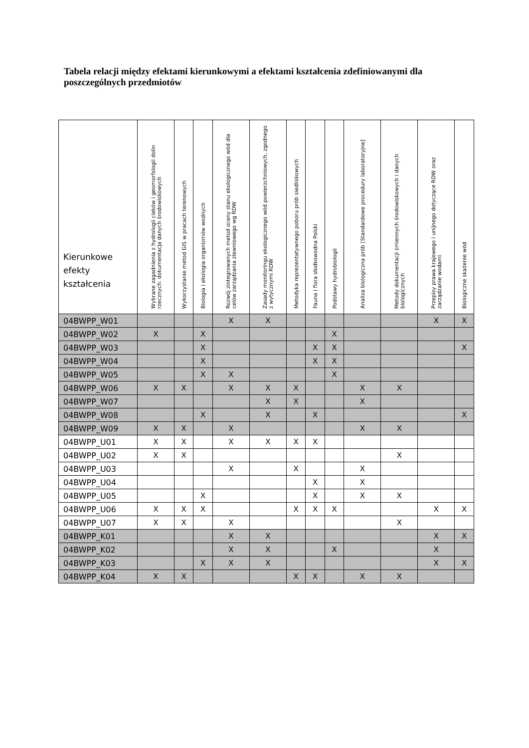Tabela relacji między efektami kierunkowymi a efektami kształcenia zdefiniowanymi dla poszczególnych przedmiotów
| Kierunkowe efekty kształcenia | Wybrane zagadnienia z hydrologii cieków i geomorfologii dolin rzecznych: dokumentacja danych środowiskowych | Wykorzystanie metod GIS w pracach terenowych | Biologia i ekologia organizmów wodnych | Rozwój zintegrowanych metod oceny stanu ekologicznego wód dla celów zarządzania zlewniowego wg RDW | Zasady monitoringu ekologicznego wód powierzchniowych, zgodnego z wytycznymi RDW | Metodyka reprezentatywnego poboru prób siedliskowych | Fauna i flora słodkowodna Polski | Podstawy hydrobiologii | Analiza biologiczna prób [Standardowe procedury laboratoryjne] | Metody dokumentacji zmiennych środowiskowych i danych biologicznych | Przepisy prawa krajowego i unijnego dotyczące RDW oraz zarządzanie wodami | Biologiczne skażenie wód |
| --- | --- | --- | --- | --- | --- | --- | --- | --- | --- | --- | --- | --- |
| 04BWPP_W01 | | | | X | X | | | | | | X | X |
| 04BWPP_W02 | X | | X | | | | | X | | | | |
| 04BWPP_W03 | | | X | | | | X | X | | | | X |
| 04BWPP_W04 | | | X | | | | X | X | | | | |
| 04BWPP_W05 | | | X | X | | | | X | | | | |
| 04BWPP_W06 | X | X | | X | X | X | | | X | X | | |
| 04BWPP_W07 | | | | | X | X | | | X | | | |
| 04BWPP_W08 | | | X | | X | | X | | | | | X |
| 04BWPP_W09 | X | X | | X | | | | | X | X | | |
| 04BWPP_U01 | X | X | | X | X | X | X | | | | | |
| 04BWPP_U02 | X | X | | | | | | | | X | | |
| 04BWPP_U03 | | | | X | | X | | | X | | | |
| 04BWPP_U04 | | | | | | | X | | X | | | |
| 04BWPP_U05 | | | X | | | | X | | X | X | | |
| 04BWPP_U06 | X | X | X | | | X | X | X | | | X | X |
| 04BWPP_U07 | X | X | | X | | | | | | X | | |
| 04BWPP_K01 | | | | X | X | | | | | | X | X |
| 04BWPP_K02 | | | | X | X | | | X | | | X | |
| 04BWPP_K03 | | | X | X | X | | | | | | X | X |
| 04BWPP_K04 | X | X | | | | X | X | | X | X | | |